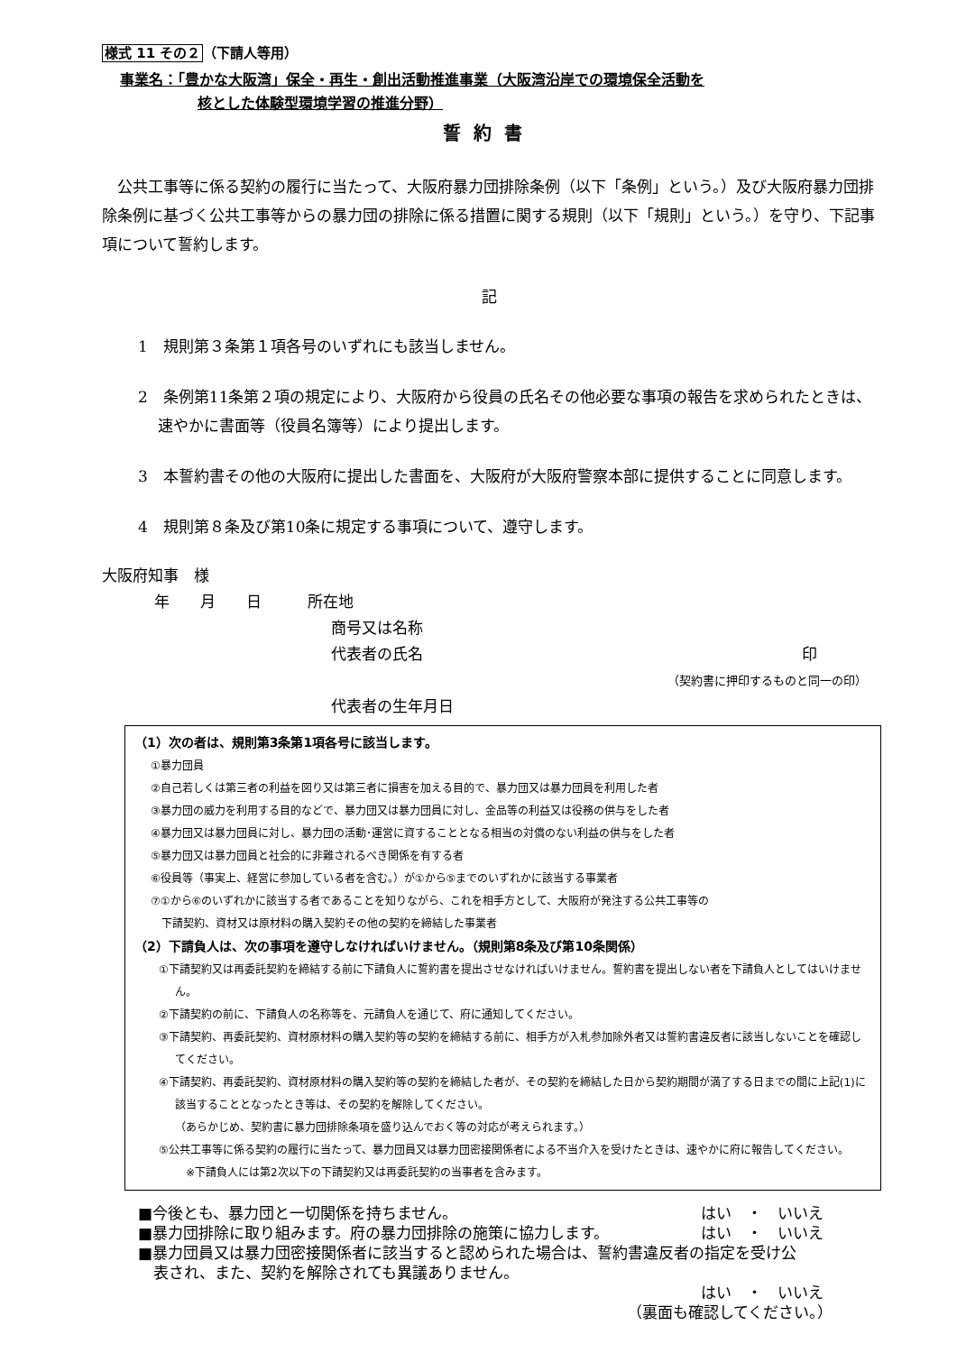様式 11 その２（下請人等用）
事業名：「豊かな大阪湾」保全・再生・創出活動推進事業（大阪湾沿岸での環境保全活動を
核とした体験型環境学習の推進分野）
誓約書
　公共工事等に係る契約の履行に当たって、大阪府暴力団排除条例（以下「条例」という。）及び大阪府暴力団排除条例に基づく公共工事等からの暴力団の排除に係る措置に関する規則（以下「規則」という。）を守り、下記事項について誓約します。
記
1　規則第３条第１項各号のいずれにも該当しません。
2　条例第11条第２項の規定により、大阪府から役員の氏名その他必要な事項の報告を求められたときは、速やかに書面等（役員名簿等）により提出します。
3　本誓約書その他の大阪府に提出した書面を、大阪府が大阪府警察本部に提供することに同意します。
4　規則第８条及び第10条に規定する事項について、遵守します。
大阪府知事　様
年　　月　　日　　　所在地
商号又は名称
代表者の氏名 印
（契約書に押印するものと同一の印）
代表者の生年月日
（1）次の者は、規則第3条第1項各号に該当します。
①暴力団員
②自己若しくは第三者の利益を図り又は第三者に損害を加える目的で、暴力団又は暴力団員を利用した者
③暴力団の威力を利用する目的などで、暴力団又は暴力団員に対し、金品等の利益又は役務の供与をした者
④暴力団又は暴力団員に対し、暴力団の活動･運営に資することとなる相当の対償のない利益の供与をした者
⑤暴力団又は暴力団員と社会的に非難されるべき関係を有する者
⑥役員等（事実上、経営に参加している者を含む。）が①から⑤までのいずれかに該当する事業者
⑦①から⑥のいずれかに該当する者であることを知りながら、これを相手方として、大阪府が発注する公共工事等の
　下請契約、資材又は原材料の購入契約その他の契約を締結した事業者
（2）下請負人は、次の事項を遵守しなければいけません。（規則第8条及び第10条関係）
①下請契約又は再委託契約を締結する前に下請負人に誓約書を提出させなければいけません。誓約書を提出しない者を下請負人としてはいけません。
②下請契約の前に、下請負人の名称等を、元請負人を通じて、府に通知してください。
③下請契約、再委託契約、資材原材料の購入契約等の契約を締結する前に、相手方が入札参加除外者又は誓約書違反者に該当しないことを確認してください。
④下請契約、再委託契約、資材原材料の購入契約等の契約を締結した者が、その契約を締結した日から契約期間が満了する日までの間に上記(1)に該当することとなったとき等は、その契約を解除してください。
（あらかじめ、契約書に暴力団排除条項を盛り込んでおく等の対応が考えられます。）
⑤公共工事等に係る契約の履行に当たって、暴力団員又は暴力団密接関係者による不当介入を受けたときは、速やかに府に報告してください。
　※下請負人には第2次以下の下請契約又は再委託契約の当事者を含みます。
■今後とも、暴力団と一切関係を持ちません。 はい　・　いいえ
■暴力団排除に取り組みます。府の暴力団排除の施策に協力します。 はい　・　いいえ
■暴力団員又は暴力団密接関係者に該当すると認められた場合は、誓約書違反者の指定を受け公
　表され、また、契約を解除されても異議ありません。
はい　・　いいえ
（裏面も確認してください。）